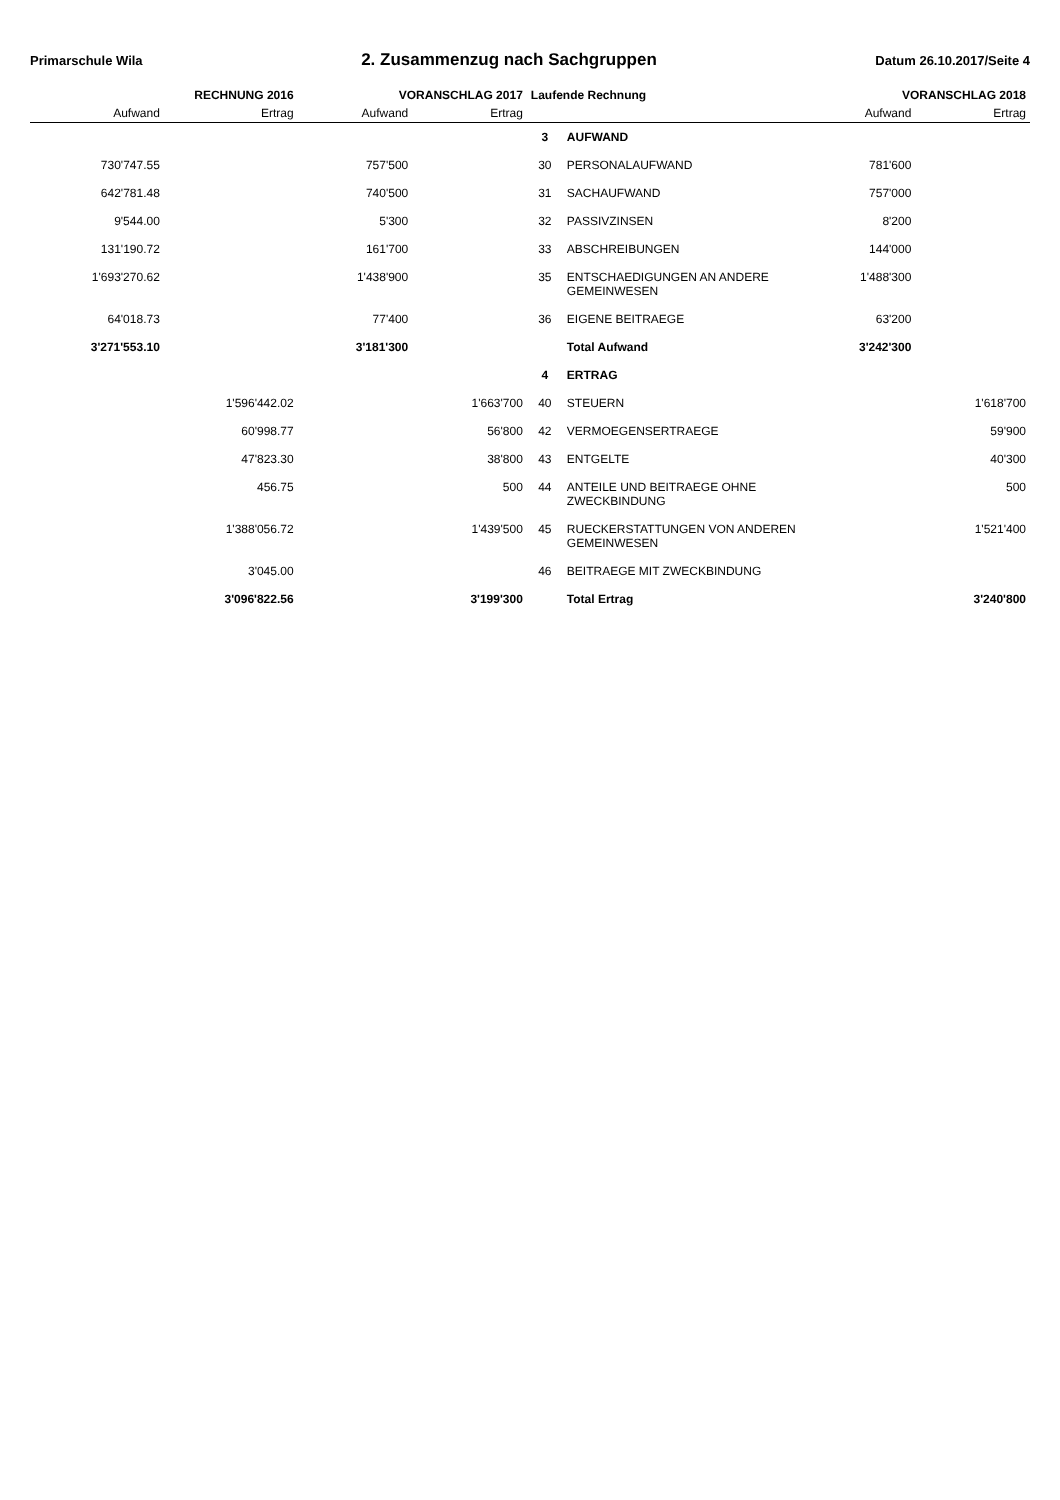Primarschule Wila
2. Zusammenzug nach Sachgruppen
Datum 26.10.2017/Seite 4
| RECHNUNG 2016 | | VORANSCHLAG 2017 | | Laufende Rechnung | | VORANSCHLAG 2018 | |
| --- | --- | --- | --- | --- | --- | --- | --- |
| Aufwand | Ertrag | Aufwand | Ertrag | | | Aufwand | Ertrag |
| | | | | 3 | AUFWAND | | |
| 730'747.55 | | 757'500 | | 30 | PERSONALAUFWAND | 781'600 | |
| 642'781.48 | | 740'500 | | 31 | SACHAUFWAND | 757'000 | |
| 9'544.00 | | 5'300 | | 32 | PASSIVZINSEN | 8'200 | |
| 131'190.72 | | 161'700 | | 33 | ABSCHREIBUNGEN | 144'000 | |
| 1'693'270.62 | | 1'438'900 | | 35 | ENTSCHAEDIGUNGEN AN ANDERE GEMEINWESEN | 1'488'300 | |
| 64'018.73 | | 77'400 | | 36 | EIGENE BEITRAEGE | 63'200 | |
| 3'271'553.10 | | 3'181'300 | | | Total Aufwand | 3'242'300 | |
| | | | | 4 | ERTRAG | | |
| | 1'596'442.02 | | 1'663'700 | 40 | STEUERN | | 1'618'700 |
| | 60'998.77 | | 56'800 | 42 | VERMOEGENSERTRAEGE | | 59'900 |
| | 47'823.30 | | 38'800 | 43 | ENTGELTE | | 40'300 |
| | 456.75 | | 500 | 44 | ANTEILE UND BEITRAEGE OHNE ZWECKBINDUNG | | 500 |
| | 1'388'056.72 | | 1'439'500 | 45 | RUECKERSTATTUNGEN VON ANDEREN GEMEINWESEN | | 1'521'400 |
| | 3'045.00 | | | 46 | BEITRAEGE MIT ZWECKBINDUNG | | |
| | 3'096'822.56 | | 3'199'300 | | Total Ertrag | | 3'240'800 |